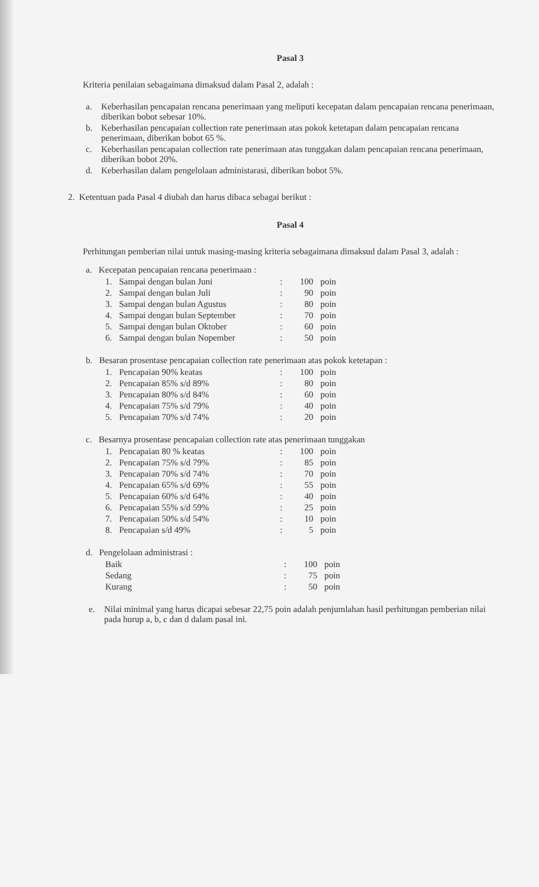Pasal 3
Kriteria penilaian sebagaimana dimaksud dalam Pasal 2, adalah :
a. Keberhasilan pencapaian rencana penerimaan yang meliputi kecepatan dalam pencapaian rencana penerimaan, diberikan bobot sebesar 10%.
b. Keberhasilan pencapaian collection rate penerimaan atas pokok ketetapan dalam pencapaian rencana penerimaan, diberikan bobot 65 %.
c. Keberhasilan pencapaian collection rate penerimaan atas tunggakan dalam pencapaian rencana penerimaan, diberikan bobot 20%.
d. Keberhasilan dalam pengelolaan administarasi, diberikan bobot 5%.
2. Ketentuan pada Pasal 4 diubah dan harus dibaca sebagai berikut :
Pasal 4
Perhitungan pemberian nilai untuk masing-masing kriteria sebagaimana dimaksud dalam Pasal 3, adalah :
a. Kecepatan pencapaian rencana penerimaan :
| 1. | Sampai dengan bulan Juni | : | 100 | poin |
| 2. | Sampai dengan bulan Juli | : | 90 | poin |
| 3. | Sampai dengan bulan Agustus | : | 80 | poin |
| 4. | Sampai dengan bulan September | : | 70 | poin |
| 5. | Sampai dengan bulan Oktober | : | 60 | poin |
| 6. | Sampai dengan bulan Nopember | : | 50 | poin |
b. Besaran prosentase pencapaian collection rate penerimaan atas pokok ketetapan :
| 1. | Pencapaian 90% keatas | : | 100 | poin |
| 2. | Pencapaian 85% s/d 89% | : | 80 | poin |
| 3. | Pencapaian 80% s/d 84% | : | 60 | poin |
| 4. | Pencapaian 75% s/d 79% | : | 40 | poin |
| 5. | Pencapaian 70% s/d 74% | : | 20 | poin |
c. Besarnya prosentase pencapaian collection rate atas penerimaan tunggakan
| 1. | Pencapaian 80 % keatas | : | 100 | poin |
| 2. | Pencapaian 75% s/d 79% | : | 85 | poin |
| 3. | Pencapaian 70% s/d 74% | : | 70 | poin |
| 4. | Pencapaian 65% s/d 69% | : | 55 | poin |
| 5. | Pencapaian 60% s/d 64% | : | 40 | poin |
| 6. | Pencapaian 55% s/d 59% | : | 25 | poin |
| 7. | Pencapaian 50% s/d 54% | : | 10 | poin |
| 8. | Pencapaian s/d 49% | : | 5 | poin |
d. Pengelolaan administrasi :
| Baik | : | 100 | poin |
| Sedang | : | 75 | poin |
| Kurang | : | 50 | poin |
e. Nilai minimal yang harus dicapai sebesar 22,75 poin adalah penjumlahan hasil perhitungan pemberian nilai pada hurup a, b, c dan d dalam pasal ini.